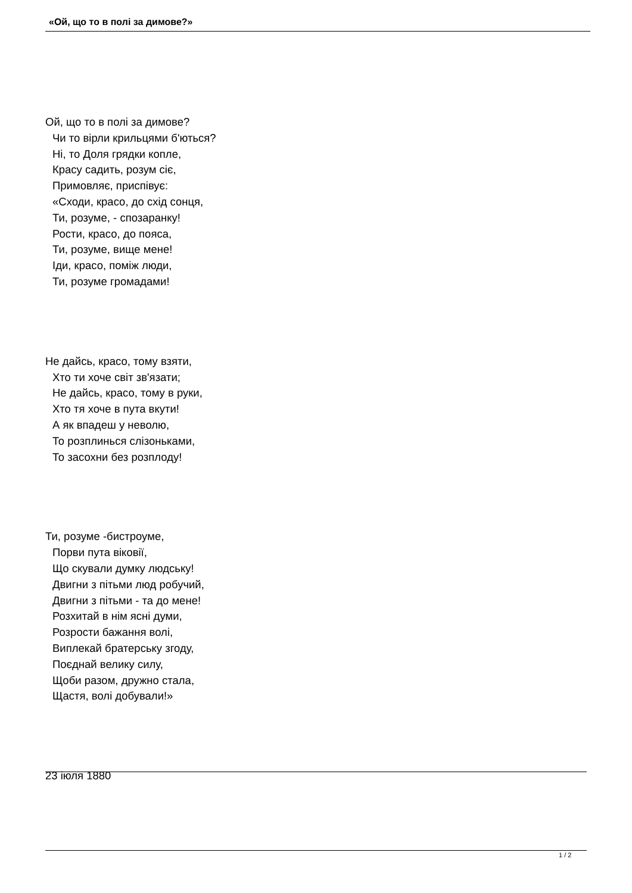«Ой, що то в полі за димове?»
Ой, що то в полі за димове?
Чи то вірли крильцями б'ються?
Ні, то Доля грядки копле,
Красу садить, розум сіє,
Примовляє, приспівує:
«Сходи, красо, до схід сонця,
Ти, розуме, - спозаранку!
Рости, красо, до пояса,
Ти, розуме, вище мене!
Іди, красо, поміж люди,
Ти, розуме громадами!
Не дайсь, красо, тому взяти,
Хто ти хоче світ зв'язати;
Не дайсь, красо, тому в руки,
Хто тя хоче в пута вкути!
А як впадеш у неволю,
То розплинься слізоньками,
То засохни без розплоду!
Ти, розуме -бистроуме,
Порви пута віковії,
Що скували думку людську!
Двигни з пітьми люд робучий,
Двигни з пітьми - та до мене!
Розхитай в нім ясні думи,
Розрости бажання волі,
Виплекай братерську згоду,
Поєднай велику силу,
Щоби разом, дружно стала,
Щастя, волі добували!»
23 іюля 1880
1 / 2